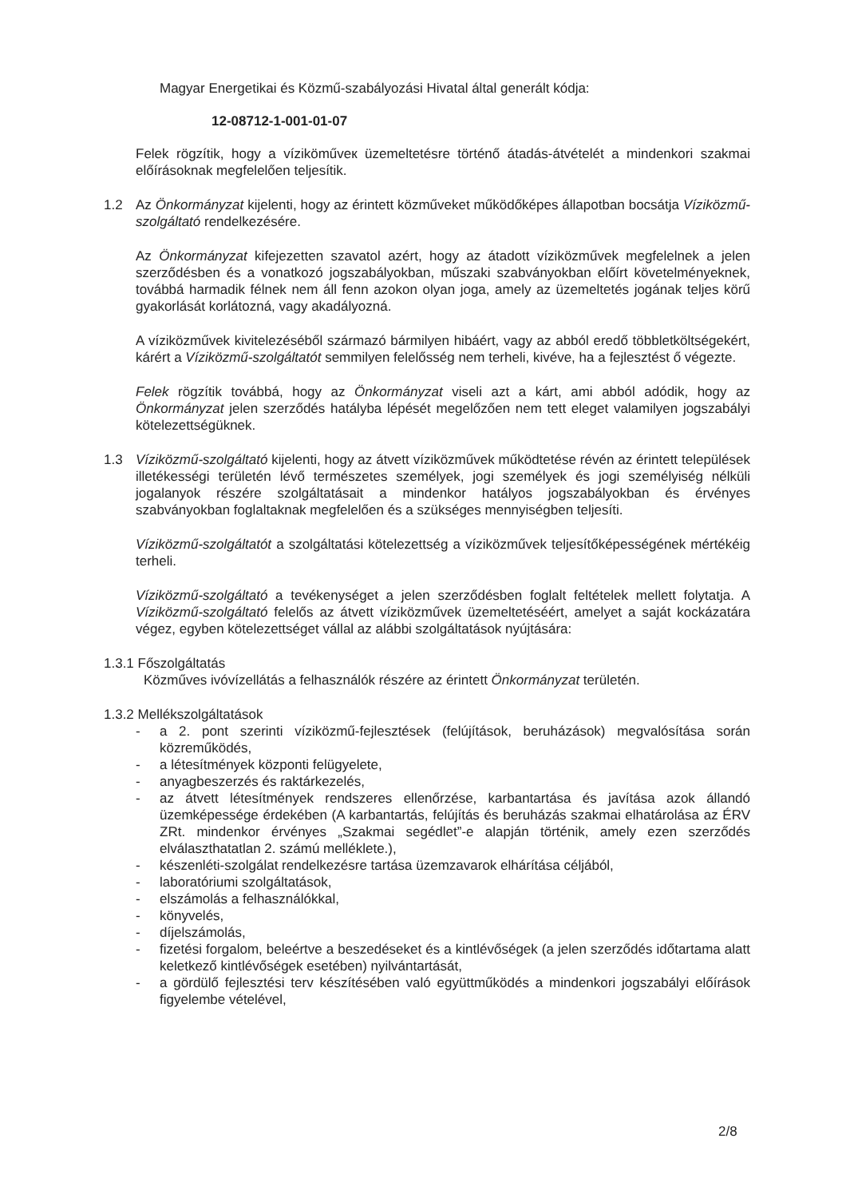Magyar Energetikai és Közmű-szabályozási Hivatal által generált kódja:
12-08712-1-001-01-07
Felek rögzítik, hogy a víziköműveк üzemeltetésre történő átadás-átvételét a mindenkori szakmai előírásoknak megfelelően teljesítik.
1.2 Az Önkormányzat kijelenti, hogy az érintett közműveket működőképes állapotban bocsátja Víziközmű-szolgáltató rendelkezésére.
Az Önkormányzat kifejezetten szavatol azért, hogy az átadott víziközművek megfelelnek a jelen szerződésben és a vonatkozó jogszabályokban, műszaki szabványokban előírt követelményeknek, továbbá harmadik félnek nem áll fenn azokon olyan joga, amely az üzemeltetés jogának teljes körű gyakorlását korlátozná, vagy akadályozná.
A víziközművek kivitelezéséből származó bármilyen hibáért, vagy az abból eredő többletköltségekért, kárért a Víziközmű-szolgáltatót semmilyen felelősség nem terheli, kivéve, ha a fejlesztést ő végezte.
Felek rögzítik továbbá, hogy az Önkormányzat viseli azt a kárt, ami abból adódik, hogy az Önkormányzat jelen szerződés hatályba lépését megelőzően nem tett eleget valamilyen jogszabályi kötelezettségüknek.
1.3 Víziközmű-szolgáltató kijelenti, hogy az átvett víziközművek működtetése révén az érintett települések illetékességi területén lévő természetes személyek, jogi személyek és jogi személyiség nélküli jogalanyok részére szolgáltatásait a mindenkor hatályos jogszabályokban és érvényes szabványokban foglaltaknak megfelelően és a szükséges mennyiségben teljesíti.
Víziközmű-szolgáltatót a szolgáltatási kötelezettség a víziközművek teljesítőképességének mértékéig terheli.
Víziközmű-szolgáltató a tevékenységet a jelen szerződésben foglalt feltételek mellett folytatja. A Víziközmű-szolgáltató felelős az átvett víziközművek üzemeltetéséért, amelyet a saját kockázatára végez, egyben kötelezettséget vállal az alábbi szolgáltatások nyújtására:
1.3.1 Főszolgáltatás
Közműves ivóvízellátás a felhasználók részére az érintett Önkormányzat területén.
1.3.2 Mellékszolgáltatások
- a 2. pont szerinti víziközmű-fejlesztések (felújítások, beruházások) megvalósítása során közreműködés,
- a létesítmények központi felügyelete,
- anyagbeszerzés és raktárkezelés,
- az átvett létesítmények rendszeres ellenőrzése, karbantartása és javítása azok állandó üzemképessége érdekében (A karbantartás, felújítás és beruházás szakmai elhatárolása az ÉRV ZRt. mindenkor érvényes „Szakmai segédlet”-e alapján történik, amely ezen szerződés elválaszthatatlan 2. számú melléklete.),
- készenléti-szolgálat rendelkezésre tartása üzemzavarok elhárítása céljából,
- laboratóriumi szolgáltatások,
- elszámolás a felhasználókkal,
- könyvelés,
- díjelszámolás,
- fizetési forgalom, beleértve a beszedéseket és a kintlévőségek (a jelen szerződés időtartama alatt keletkező kintlévőségek esetében) nyilvántartását,
- a gördülő fejlesztési terv készítésében való együttműködés a mindenkori jogszabályi előírások figyelembe vételével,
2/8